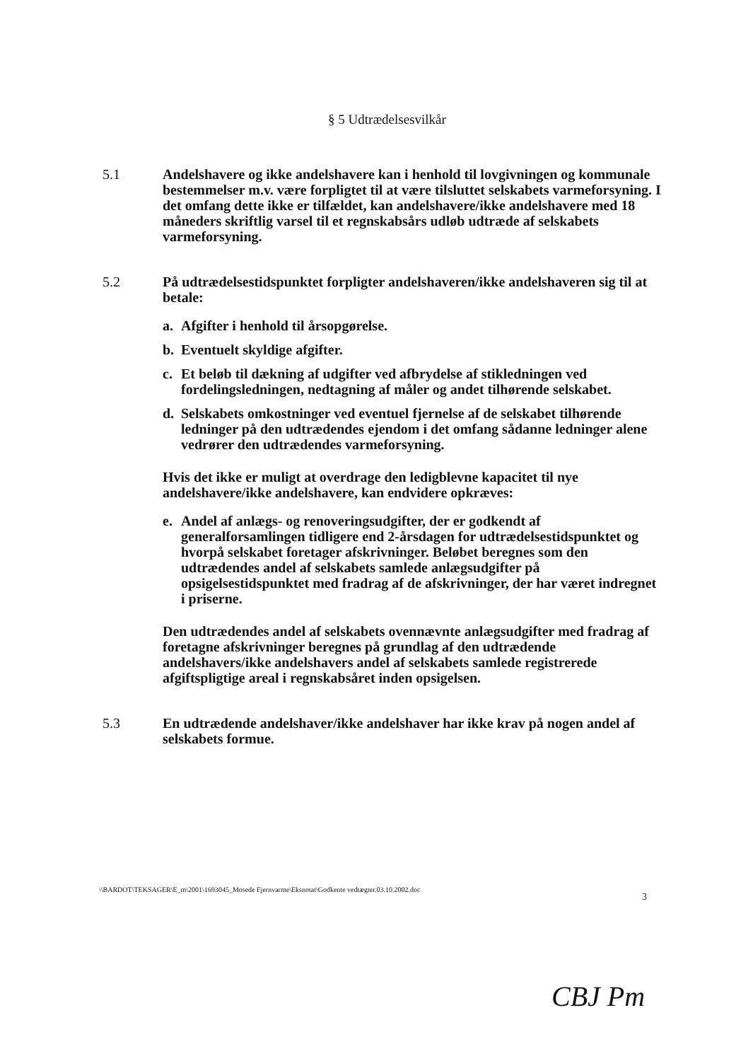§ 5 Udtrædelsesvilkår
5.1 Andelshavere og ikke andelshavere kan i henhold til lovgivningen og kommunale bestemmelser m.v. være forpligtet til at være tilsluttet selskabets varmeforsyning. I det omfang dette ikke er tilfældet, kan andelshavere/ikke andelshavere med 18 måneders skriftlig varsel til et regnskabsårs udløb udtræde af selskabets varmeforsyning.
5.2 På udtrædelsestidspunktet forpligter andelshaveren/ikke andelshaveren sig til at betale:
a. Afgifter i henhold til årsopgørelse.
b. Eventuelt skyldige afgifter.
c. Et beløb til dækning af udgifter ved afbrydelse af stikledningen ved fordelingsledningen, nedtagning af måler og andet tilhørende selskabet.
d. Selskabets omkostninger ved eventuel fjernelse af de selskabet tilhørende ledninger på den udtrædendes ejendom i det omfang sådanne ledninger alene vedrører den udtrædendes varmeforsyning.
Hvis det ikke er muligt at overdrage den ledigblevne kapacitet til nye andelshavere/ikke andelshavere, kan endvidere opkræves:
e. Andel af anlægs- og renoveringsudgifter, der er godkendt af generalforsamlingen tidligere end 2-årsdagen for udtrædelsestidspunktet og hvorpå selskabet foretager afskrivninger. Beløbet beregnes som den udtrædendes andel af selskabets samlede anlægsudgifter på opsigelsestidspunktet med fradrag af de afskrivninger, der har været indregnet i priserne.
Den udtrædendes andel af selskabets ovennævnte anlægsudgifter med fradrag af foretagne afskrivninger beregnes på grundlag af den udtrædende andelshavers/ikke andelshavers andel af selskabets samlede registrerede afgiftspligtige areal i regnskabsåret inden opsigelsen.
5.3 En udtrædende andelshaver/ikke andelshaver har ikke krav på nogen andel af selskabets formue.
\\BARDOT\TEKSAGER\E_m\2001\1693045_Mosede Fjernvarme\Eksnotat\Godkente vedtægter.03.10.2002.doc
3
CBJ Pm